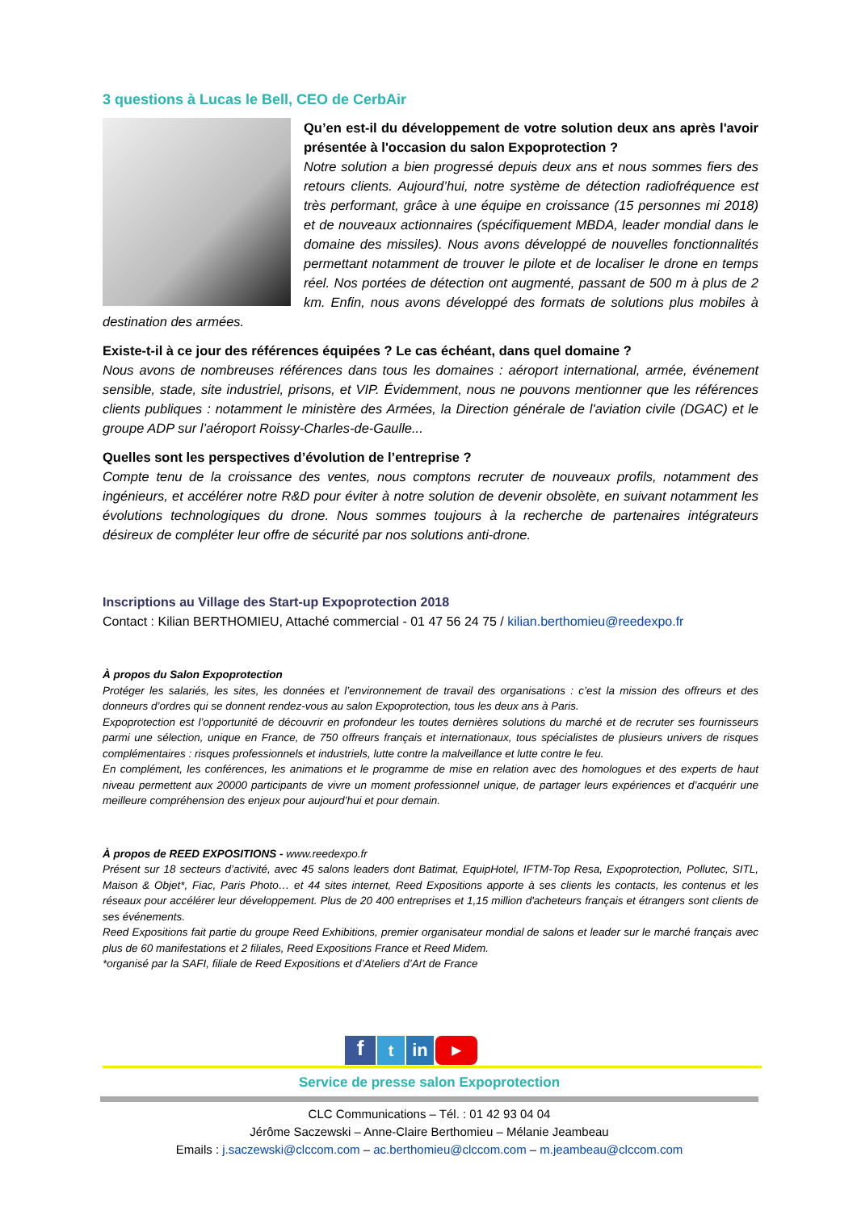3 questions à Lucas le Bell, CEO de CerbAir
Qu’en est-il du développement de votre solution deux ans après l'avoir présentée à l'occasion du salon Expoprotection ?
Notre solution a bien progressé depuis deux ans et nous sommes fiers des retours clients. Aujourd’hui, notre système de détection radiofréquence est très performant, grâce à une équipe en croissance (15 personnes mi 2018) et de nouveaux actionnaires (spécifiquement MBDA, leader mondial dans le domaine des missiles). Nous avons développé de nouvelles fonctionnalités permettant notamment de trouver le pilote et de localiser le drone en temps réel. Nos portées de détection ont augmenté, passant de 500 m à plus de 2 km. Enfin, nous avons développé des formats de solutions plus mobiles à destination des armées.
Existe-t-il à ce jour des références équipées ? Le cas échéant, dans quel domaine ?
Nous avons de nombreuses références dans tous les domaines : aéroport international, armée, événement sensible, stade, site industriel, prisons, et VIP. Évidemment, nous ne pouvons mentionner que les références clients publiques : notamment le ministère des Armées, la Direction générale de l'aviation civile (DGAC) et le groupe ADP sur l’aéroport Roissy-Charles-de-Gaulle...
Quelles sont les perspectives d’évolution de l’entreprise ?
Compte tenu de la croissance des ventes, nous comptons recruter de nouveaux profils, notamment des ingénieurs, et accélérer notre R&D pour éviter à notre solution de devenir obsolète, en suivant notamment les évolutions technologiques du drone. Nous sommes toujours à la recherche de partenaires intégrateurs désireux de compléter leur offre de sécurité par nos solutions anti-drone.
Inscriptions au Village des Start-up Expoprotection 2018
Contact : Kilian BERTHOMIEU, Attaché commercial - 01 47 56 24 75 / kilian.berthomieu@reedexpo.fr
À propos du Salon Expoprotection
Protéger les salariés, les sites, les données et l’environnement de travail des organisations : c’est la mission des offreurs et des donneurs d’ordres qui se donnent rendez-vous au salon Expoprotection, tous les deux ans à Paris.
Expoprotection est l’opportunité de découvrir en profondeur les toutes dernières solutions du marché et de recruter ses fournisseurs parmi une sélection, unique en France, de 750 offreurs français et internationaux, tous spécialistes de plusieurs univers de risques complémentaires : risques professionnels et industriels, lutte contre la malveillance et lutte contre le feu.
En complément, les conférences, les animations et le programme de mise en relation avec des homologues et des experts de haut niveau permettent aux 20000 participants de vivre un moment professionnel unique, de partager leurs expériences et d’acquérir une meilleure compréhension des enjeux pour aujourd’hui et pour demain.
À propos de REED EXPOSITIONS - www.reedexpo.fr
Présent sur 18 secteurs d’activité, avec 45 salons leaders dont Batimat, EquipHotel, IFTM-Top Resa, Expoprotection, Pollutec, SITL, Maison & Objet*, Fiac, Paris Photo… et 44 sites internet, Reed Expositions apporte à ses clients les contacts, les contenus et les réseaux pour accélérer leur développement. Plus de 20 400 entreprises et 1,15 million d'acheteurs français et étrangers sont clients de ses événements.
Reed Expositions fait partie du groupe Reed Exhibitions, premier organisateur mondial de salons et leader sur le marché français avec plus de 60 manifestations et 2 filiales, Reed Expositions France et Reed Midem.
*organisé par la SAFI, filiale de Reed Expositions et d’Ateliers d’Art de France
f
t in
▶
Service de presse salon Expoprotection
CLC Communications – Tél. : 01 42 93 04 04
Jérôme Saczewski – Anne-Claire Berthomieu – Mélanie Jeambeau
Emails : j.saczewski@clccom.com – ac.berthomieu@clccom.com – m.jeambeau@clccom.com